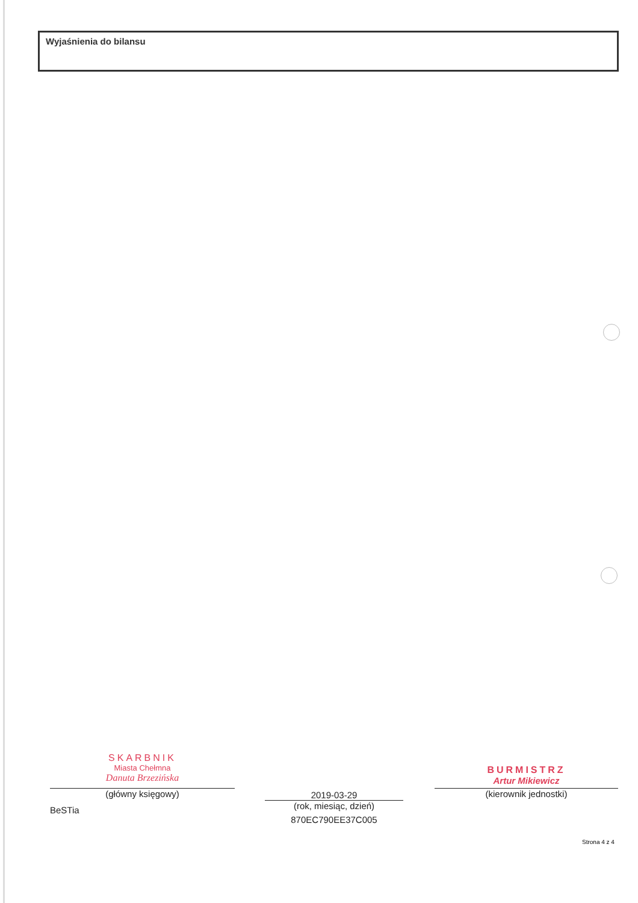Wyjaśnienia do bilansu
SKARBNIK
Miasta Chełmna
Danuta Brzezińska
(główny księgowy)
BeSTia
2019-03-29
(rok, miesiąc, dzień)
870EC790EE37C005
BURMISTRZ
Artur Mikiewicz
(kierownik jednostki)
Strona 4 z 4